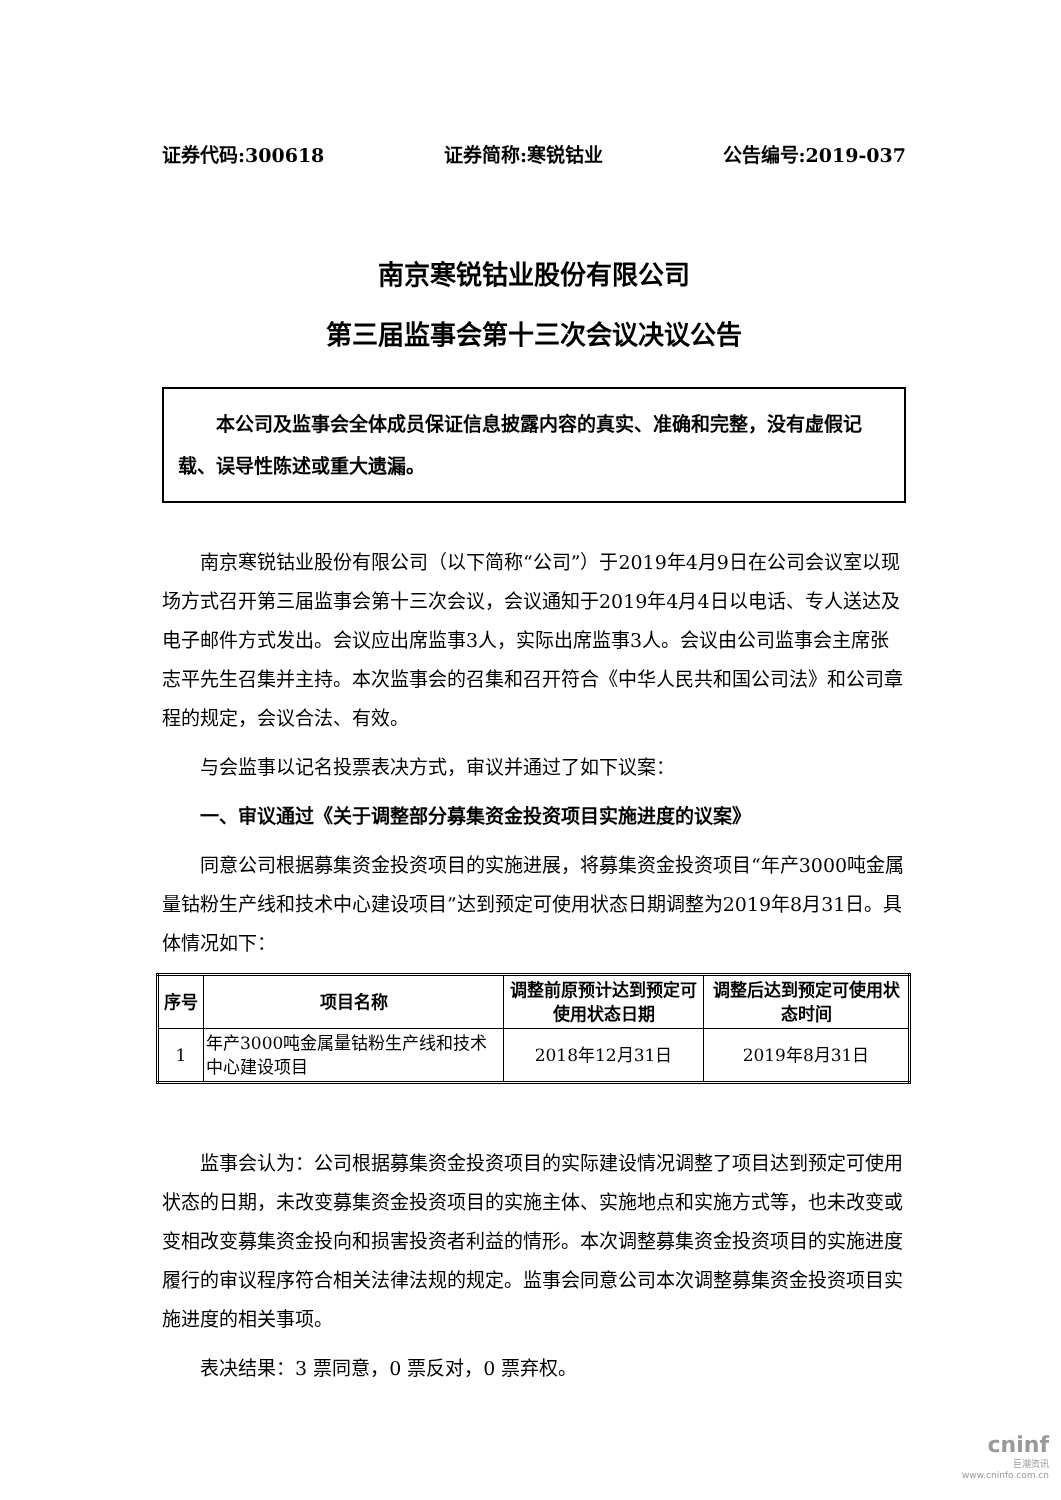证券代码:300618 证券简称:寒锐钴业 公告编号:2019-037
南京寒锐钴业股份有限公司
第三届监事会第十三次会议决议公告
本公司及监事会全体成员保证信息披露内容的真实、准确和完整，没有虚假记载、误导性陈述或重大遗漏。
南京寒锐钴业股份有限公司（以下简称“公司”）于2019年4月9日在公司会议室以现场方式召开第三届监事会第十三次会议，会议通知于2019年4月4日以电话、专人送达及电子邮件方式发出。会议应出席监事3人，实际出席监事3人。会议由公司监事会主席张志平先生召集并主持。本次监事会的召集和召开符合《中华人民共和国公司法》和公司章程的规定，会议合法、有效。
与会监事以记名投票表决方式，审议并通过了如下议案：
一、审议通过《关于调整部分募集资金投资项目实施进度的议案》
同意公司根据募集资金投资项目的实施进展，将募集资金投资项目“年产3000吨金属量钴粉生产线和技术中心建设项目”达到预定可使用状态日期调整为2019年8月31日。具体情况如下：
| 序号 | 项目名称 | 调整前原预计达到预定可使用状态日期 | 调整后达到预定可使用状态时间 |
| --- | --- | --- | --- |
| 1 | 年产3000吨金属量钴粉生产线和技术中心建设项目 | 2018年12月31日 | 2019年8月31日 |
监事会认为：公司根据募集资金投资项目的实际建设情况调整了项目达到预定可使用状态的日期，未改变募集资金投资项目的实施主体、实施地点和实施方式等，也未改变或变相改变募集资金投向和损害投资者利益的情形。本次调整募集资金投资项目的实施进度履行的审议程序符合相关法律法规的规定。监事会同意公司本次调整募集资金投资项目实施进度的相关事项。
表决结果：3 票同意，0 票反对，0 票弃权。
cninf
巨潮资讯
www.cninfo.com.cn